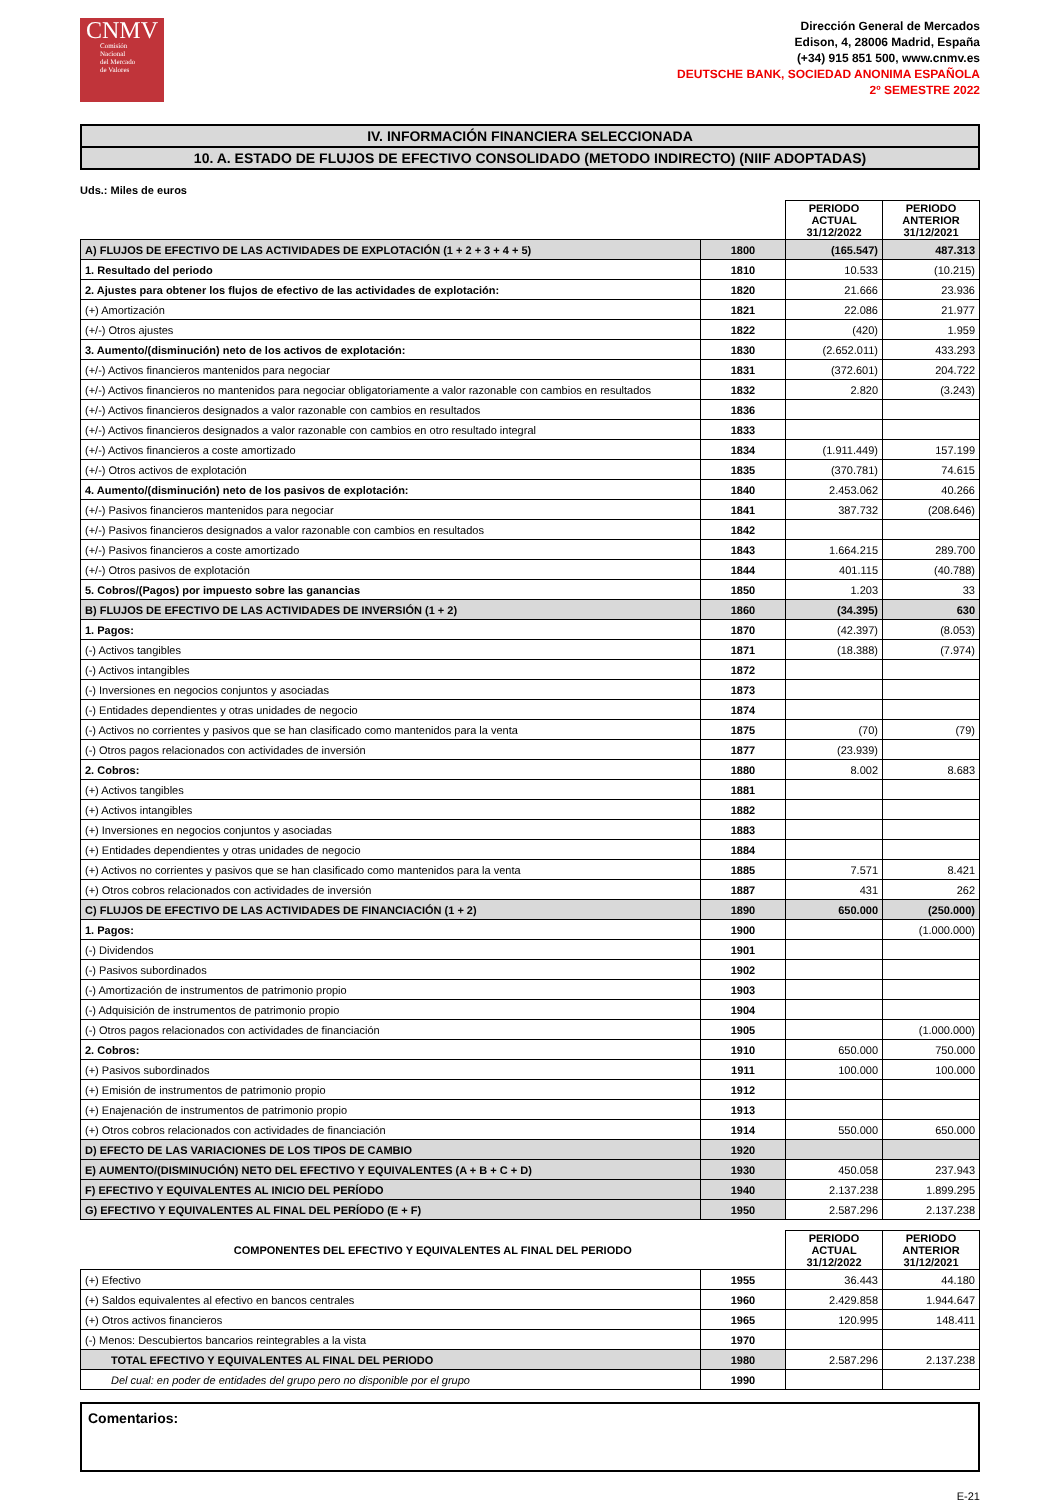CNMV
Comisión
Nacional
del Mercado
de Valores
Dirección General de Mercados
Edison, 4, 28006 Madrid, España
(+34) 915 851 500, www.cnmv.es
DEUTSCHE BANK, SOCIEDAD ANONIMA ESPAÑOLA
2º SEMESTRE 2022
IV. INFORMACIÓN FINANCIERA SELECCIONADA
10. A. ESTADO DE FLUJOS DE EFECTIVO CONSOLIDADO (METODO INDIRECTO) (NIIF ADOPTADAS)
Uds.: Miles de euros
| | | PERIODO ACTUAL 31/12/2022 | PERIODO ANTERIOR 31/12/2021 |
| --- | --- | --- | --- |
| A) FLUJOS DE EFECTIVO DE LAS ACTIVIDADES DE EXPLOTACIÓN (1 + 2 + 3 + 4 + 5) | 1800 | (165.547) | 487.313 |
| 1. Resultado del periodo | 1810 | 10.533 | (10.215) |
| 2. Ajustes para obtener los flujos de efectivo de las actividades de explotación: | 1820 | 21.666 | 23.936 |
| (+) Amortización | 1821 | 22.086 | 21.977 |
| (+/-) Otros ajustes | 1822 | (420) | 1.959 |
| 3. Aumento/(disminución) neto de los activos de explotación: | 1830 | (2.652.011) | 433.293 |
| (+/-) Activos financieros mantenidos para negociar | 1831 | (372.601) | 204.722 |
| (+/-) Activos financieros no mantenidos para negociar obligatoriamente a valor razonable con cambios en resultados | 1832 | 2.820 | (3.243) |
| (+/-) Activos financieros designados a valor razonable con cambios en resultados | 1836 | | |
| (+/-) Activos financieros designados a valor razonable con cambios en otro resultado integral | 1833 | | |
| (+/-) Activos financieros a coste amortizado | 1834 | (1.911.449) | 157.199 |
| (+/-) Otros activos de explotación | 1835 | (370.781) | 74.615 |
| 4. Aumento/(disminución) neto de los pasivos de explotación: | 1840 | 2.453.062 | 40.266 |
| (+/-) Pasivos financieros mantenidos para negociar | 1841 | 387.732 | (208.646) |
| (+/-) Pasivos financieros designados a valor razonable con cambios en resultados | 1842 | | |
| (+/-) Pasivos financieros a coste amortizado | 1843 | 1.664.215 | 289.700 |
| (+/-) Otros pasivos de explotación | 1844 | 401.115 | (40.788) |
| 5. Cobros/(Pagos) por impuesto sobre las ganancias | 1850 | 1.203 | 33 |
| B) FLUJOS DE EFECTIVO DE LAS ACTIVIDADES DE INVERSIÓN (1 + 2) | 1860 | (34.395) | 630 |
| 1. Pagos: | 1870 | (42.397) | (8.053) |
| (-) Activos tangibles | 1871 | (18.388) | (7.974) |
| (-) Activos intangibles | 1872 | | |
| (-) Inversiones en negocios conjuntos y asociadas | 1873 | | |
| (-) Entidades dependientes y otras unidades de negocio | 1874 | | |
| (-) Activos no corrientes y pasivos que se han clasificado como mantenidos para la venta | 1875 | (70) | (79) |
| (-) Otros pagos relacionados con actividades de inversión | 1877 | (23.939) | |
| 2. Cobros: | 1880 | 8.002 | 8.683 |
| (+) Activos tangibles | 1881 | | |
| (+) Activos intangibles | 1882 | | |
| (+) Inversiones en negocios conjuntos y asociadas | 1883 | | |
| (+) Entidades dependientes y otras unidades de negocio | 1884 | | |
| (+) Activos no corrientes y pasivos que se han clasificado como mantenidos para la venta | 1885 | 7.571 | 8.421 |
| (+) Otros cobros relacionados con actividades de inversión | 1887 | 431 | 262 |
| C) FLUJOS DE EFECTIVO DE LAS ACTIVIDADES DE FINANCIACIÓN (1 + 2) | 1890 | 650.000 | (250.000) |
| 1. Pagos: | 1900 | | (1.000.000) |
| (-) Dividendos | 1901 | | |
| (-) Pasivos subordinados | 1902 | | |
| (-) Amortización de instrumentos de patrimonio propio | 1903 | | |
| (-) Adquisición de instrumentos de patrimonio propio | 1904 | | |
| (-) Otros pagos relacionados con actividades de financiación | 1905 | | (1.000.000) |
| 2. Cobros: | 1910 | 650.000 | 750.000 |
| (+) Pasivos subordinados | 1911 | 100.000 | 100.000 |
| (+) Emisión de instrumentos de patrimonio propio | 1912 | | |
| (+) Enajenación de instrumentos de patrimonio propio | 1913 | | |
| (+) Otros cobros relacionados con actividades de financiación | 1914 | 550.000 | 650.000 |
| D) EFECTO DE LAS VARIACIONES DE LOS TIPOS DE CAMBIO | 1920 | | |
| E) AUMENTO/(DISMINUCIÓN) NETO DEL EFECTIVO Y EQUIVALENTES (A + B + C + D) | 1930 | 450.058 | 237.943 |
| F) EFECTIVO Y EQUIVALENTES AL INICIO DEL PERÍODO | 1940 | 2.137.238 | 1.899.295 |
| G) EFECTIVO Y EQUIVALENTES AL FINAL DEL PERÍODO (E + F) | 1950 | 2.587.296 | 2.137.238 |
| COMPONENTES DEL EFECTIVO Y EQUIVALENTES AL FINAL DEL PERIODO | | PERIODO ACTUAL 31/12/2022 | PERIODO ANTERIOR 31/12/2021 |
| --- | --- | --- | --- |
| (+) Efectivo | 1955 | 36.443 | 44.180 |
| (+) Saldos equivalentes al efectivo en bancos centrales | 1960 | 2.429.858 | 1.944.647 |
| (+) Otros activos financieros | 1965 | 120.995 | 148.411 |
| (-) Menos: Descubiertos bancarios reintegrables a la vista | 1970 | | |
| TOTAL EFECTIVO Y EQUIVALENTES AL FINAL DEL PERIODO | 1980 | 2.587.296 | 2.137.238 |
| Del cual: en poder de entidades del grupo pero no disponible por el grupo | 1990 | | |
Comentarios:
E-21